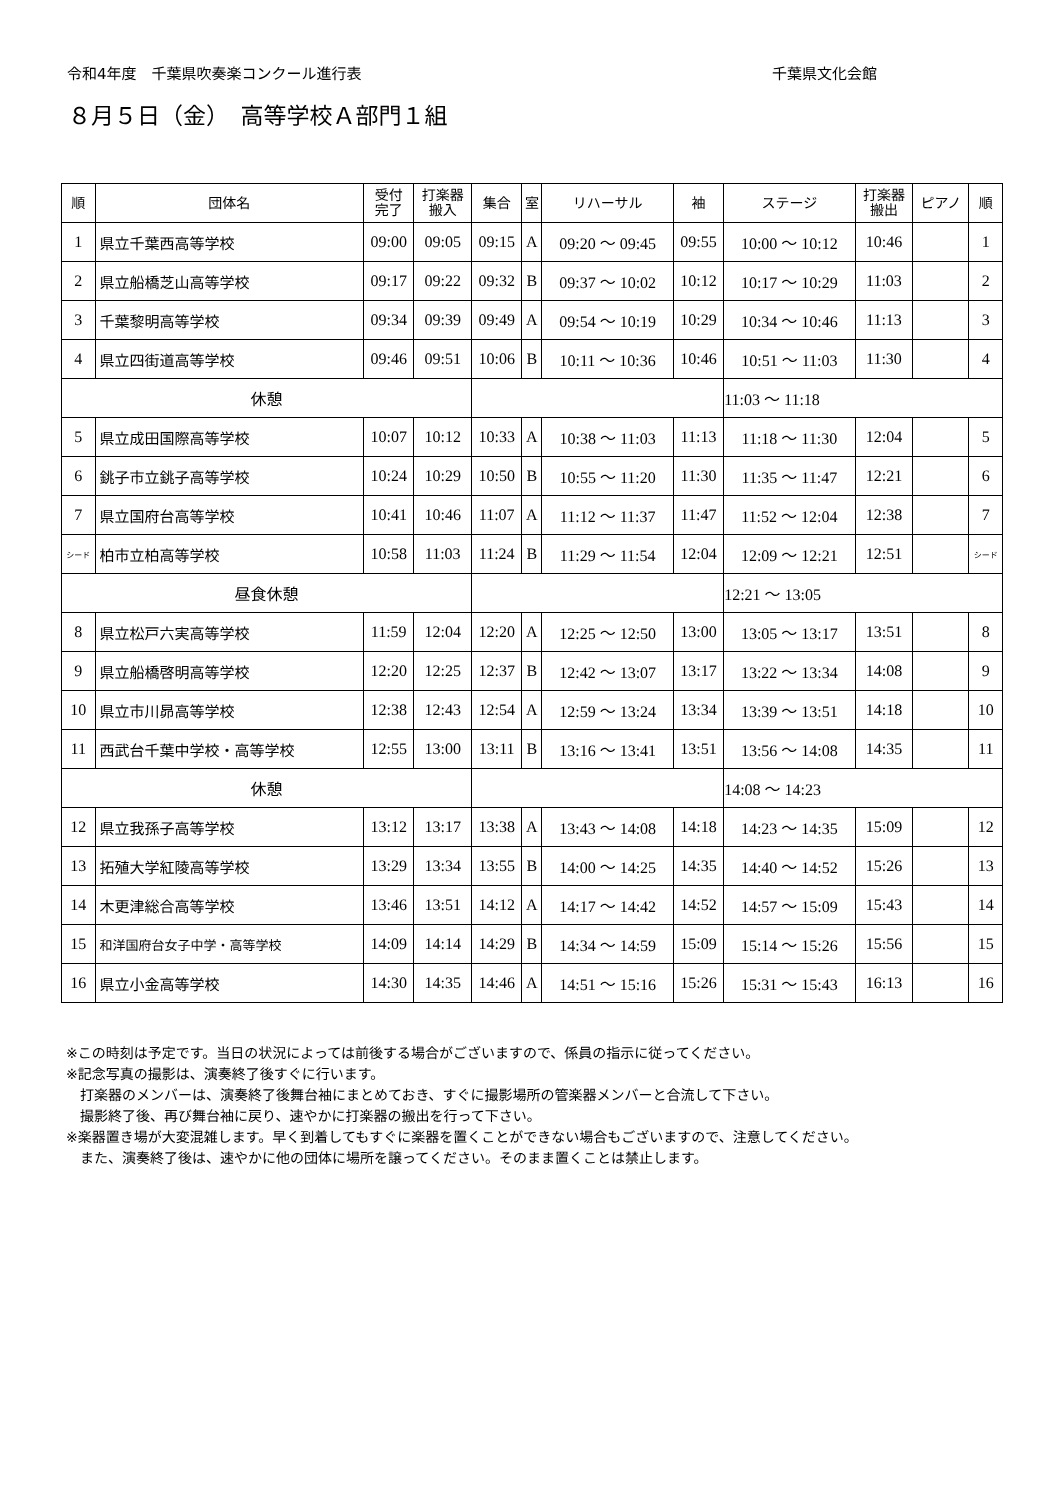令和4年度　千葉県吹奏楽コンクール進行表 千葉県文化会館
８月５日（金）　高等学校Ａ部門１組
| 順 | 団体名 | 受付 完了 | 打楽器 搬入 | 集合 | 室 | リハーサル | 袖 | ステージ | 打楽器 搬出 | ピアノ | 順 |
| --- | --- | --- | --- | --- | --- | --- | --- | --- | --- | --- | --- |
| 1 | 県立千葉西高等学校 | 09:00 | 09:05 | 09:15 | A | 09:20 ～ 09:45 | 09:55 | 10:00 ～ 10:12 | 10:46 | | 1 |
| 2 | 県立船橋芝山高等学校 | 09:17 | 09:22 | 09:32 | B | 09:37 ～ 10:02 | 10:12 | 10:17 ～ 10:29 | 11:03 | | 2 |
| 3 | 千葉黎明高等学校 | 09:34 | 09:39 | 09:49 | A | 09:54 ～ 10:19 | 10:29 | 10:34 ～ 10:46 | 11:13 | | 3 |
| 4 | 県立四街道高等学校 | 09:46 | 09:51 | 10:06 | B | 10:11 ～ 10:36 | 10:46 | 10:51 ～ 11:03 | 11:30 | | 4 |
| 休憩 | | | | | | | | 11:03 ～ 11:18 | | | |
| 5 | 県立成田国際高等学校 | 10:07 | 10:12 | 10:33 | A | 10:38 ～ 11:03 | 11:13 | 11:18 ～ 11:30 | 12:04 | | 5 |
| 6 | 銚子市立銚子高等学校 | 10:24 | 10:29 | 10:50 | B | 10:55 ～ 11:20 | 11:30 | 11:35 ～ 11:47 | 12:21 | | 6 |
| 7 | 県立国府台高等学校 | 10:41 | 10:46 | 11:07 | A | 11:12 ～ 11:37 | 11:47 | 11:52 ～ 12:04 | 12:38 | | 7 |
| シード | 柏市立柏高等学校 | 10:58 | 11:03 | 11:24 | B | 11:29 ～ 11:54 | 12:04 | 12:09 ～ 12:21 | 12:51 | | シード |
| 昼食休憩 | | | | | | | | 12:21 ～ 13:05 | | | |
| 8 | 県立松戸六実高等学校 | 11:59 | 12:04 | 12:20 | A | 12:25 ～ 12:50 | 13:00 | 13:05 ～ 13:17 | 13:51 | | 8 |
| 9 | 県立船橋啓明高等学校 | 12:20 | 12:25 | 12:37 | B | 12:42 ～ 13:07 | 13:17 | 13:22 ～ 13:34 | 14:08 | | 9 |
| 10 | 県立市川昴高等学校 | 12:38 | 12:43 | 12:54 | A | 12:59 ～ 13:24 | 13:34 | 13:39 ～ 13:51 | 14:18 | | 10 |
| 11 | 西武台千葉中学校・高等学校 | 12:55 | 13:00 | 13:11 | B | 13:16 ～ 13:41 | 13:51 | 13:56 ～ 14:08 | 14:35 | | 11 |
| 休憩 | | | | | | | | 14:08 ～ 14:23 | | | |
| 12 | 県立我孫子高等学校 | 13:12 | 13:17 | 13:38 | A | 13:43 ～ 14:08 | 14:18 | 14:23 ～ 14:35 | 15:09 | | 12 |
| 13 | 拓殖大学紅陵高等学校 | 13:29 | 13:34 | 13:55 | B | 14:00 ～ 14:25 | 14:35 | 14:40 ～ 14:52 | 15:26 | | 13 |
| 14 | 木更津総合高等学校 | 13:46 | 13:51 | 14:12 | A | 14:17 ～ 14:42 | 14:52 | 14:57 ～ 15:09 | 15:43 | | 14 |
| 15 | 和洋国府台女子中学・高等学校 | 14:09 | 14:14 | 14:29 | B | 14:34 ～ 14:59 | 15:09 | 15:14 ～ 15:26 | 15:56 | | 15 |
| 16 | 県立小金高等学校 | 14:30 | 14:35 | 14:46 | A | 14:51 ～ 15:16 | 15:26 | 15:31 ～ 15:43 | 16:13 | | 16 |
※この時刻は予定です。当日の状況によっては前後する場合がございますので、係員の指示に従ってください。
※記念写真の撮影は、演奏終了後すぐに行います。
　打楽器のメンバーは、演奏終了後舞台袖にまとめておき、すぐに撮影場所の管楽器メンバーと合流して下さい。
　撮影終了後、再び舞台袖に戻り、速やかに打楽器の搬出を行って下さい。
※楽器置き場が大変混雑します。早く到着してもすぐに楽器を置くことができない場合もございますので、注意してください。
　また、演奏終了後は、速やかに他の団体に場所を譲ってください。そのまま置くことは禁止します。